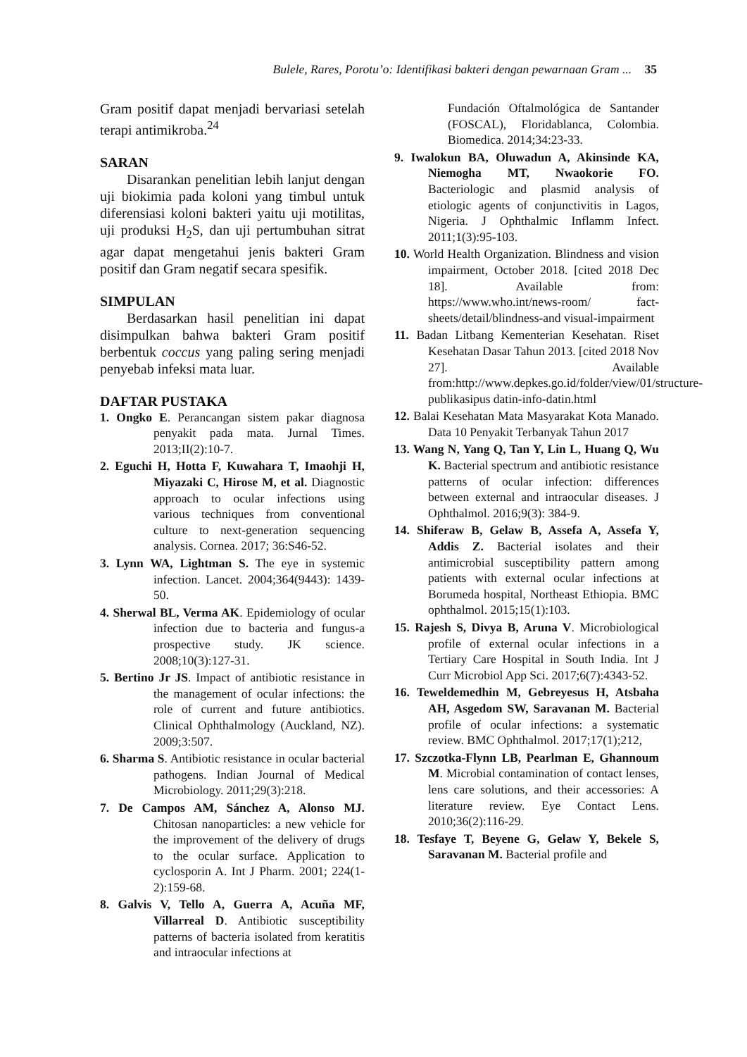Bulele, Rares, Porotu’o: Identifikasi bakteri dengan pewarnaan Gram ... 35
Gram positif dapat menjadi bervariasi setelah terapi antimikroba.<sup>24</sup>
SARAN
Disarankan penelitian lebih lanjut dengan uji biokimia pada koloni yang timbul untuk diferensiasi koloni bakteri yaitu uji motilitas, uji produksi H<sub>2</sub>S, dan uji pertumbuhan sitrat agar dapat mengetahui jenis bakteri Gram positif dan Gram negatif secara spesifik.
SIMPULAN
Berdasarkan hasil penelitian ini dapat disimpulkan bahwa bakteri Gram positif berbentuk coccus yang paling sering menjadi penyebab infeksi mata luar.
DAFTAR PUSTAKA
1. Ongko E. Perancangan sistem pakar diagnosa penyakit pada mata. Jurnal Times. 2013;II(2):10-7.
2. Eguchi H, Hotta F, Kuwahara T, Imaohji H, Miyazaki C, Hirose M, et al. Diagnostic approach to ocular infections using various techniques from conventional culture to next-generation sequencing analysis. Cornea. 2017; 36:S46-52.
3. Lynn WA, Lightman S. The eye in systemic infection. Lancet. 2004;364(9443): 1439-50.
4. Sherwal BL, Verma AK. Epidemiology of ocular infection due to bacteria and fungus-a prospective study. JK science. 2008;10(3):127-31.
5. Bertino Jr JS. Impact of antibiotic resistance in the management of ocular infections: the role of current and future antibiotics. Clinical Ophthalmology (Auckland, NZ). 2009;3:507.
6. Sharma S. Antibiotic resistance in ocular bacterial pathogens. Indian Journal of Medical Microbiology. 2011;29(3):218.
7. De Campos AM, Sánchez A, Alonso MJ. Chitosan nanoparticles: a new vehicle for the improvement of the delivery of drugs to the ocular surface. Application to cyclosporin A. Int J Pharm. 2001; 224(1-2):159-68.
8. Galvis V, Tello A, Guerra A, Acuña MF, Villarreal D. Antibiotic susceptibility patterns of bacteria isolated from keratitis and intraocular infections at
Fundación Oftalmológica de Santander (FOSCAL), Floridablanca, Colombia. Biomedica. 2014;34:23-33.
9. Iwalokun BA, Oluwadun A, Akinsinde KA, Niemogha MT, Nwaokorie FO. Bacteriologic and plasmid analysis of etiologic agents of conjunctivitis in Lagos, Nigeria. J Ophthalmic Inflamm Infect. 2011;1(3):95-103.
10. World Health Organization. Blindness and vision impairment, October 2018. [cited 2018 Dec 18]. Available from: https://www.who.int/news-room/ fact-sheets/detail/blindness-and visual-impairment
11. Badan Litbang Kementerian Kesehatan. Riset Kesehatan Dasar Tahun 2013. [cited 2018 Nov 27]. Available from:http://www.depkes.go.id/folder/view/01/structure-publikasipus datin-info-datin.html
12. Balai Kesehatan Mata Masyarakat Kota Manado. Data 10 Penyakit Terbanyak Tahun 2017
13. Wang N, Yang Q, Tan Y, Lin L, Huang Q, Wu K. Bacterial spectrum and antibiotic resistance patterns of ocular infection: differences between external and intraocular diseases. J Ophthalmol. 2016;9(3): 384-9.
14. Shiferaw B, Gelaw B, Assefa A, Assefa Y, Addis Z. Bacterial isolates and their antimicrobial susceptibility pattern among patients with external ocular infections at Borumeda hospital, Northeast Ethiopia. BMC ophthalmol. 2015;15(1):103.
15. Rajesh S, Divya B, Aruna V. Microbiological profile of external ocular infections in a Tertiary Care Hospital in South India. Int J Curr Microbiol App Sci. 2017;6(7):4343-52.
16. Teweldemedhin M, Gebreyesus H, Atsbaha AH, Asgedom SW, Saravanan M. Bacterial profile of ocular infections: a systematic review. BMC Ophthalmol. 2017;17(1);212,
17. Szczotka-Flynn LB, Pearlman E, Ghannoum M. Microbial contamination of contact lenses, lens care solutions, and their accessories: A literature review. Eye Contact Lens. 2010;36(2):116-29.
18. Tesfaye T, Beyene G, Gelaw Y, Bekele S, Saravanan M. Bacterial profile and